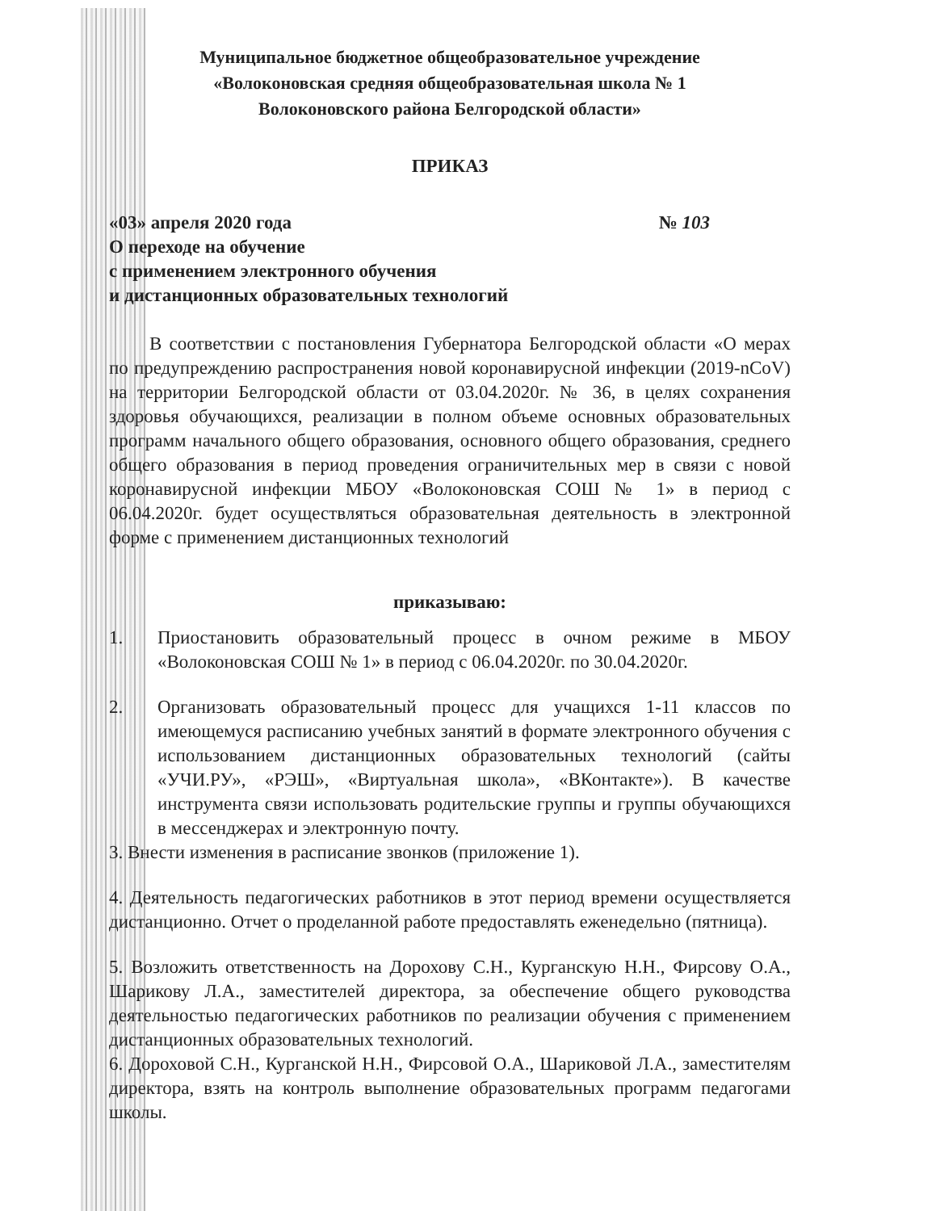Муниципальное бюджетное общеобразовательное учреждение
«Волоконовская средняя общеобразовательная школа № 1
Волоконовского района Белгородской области»
ПРИКАЗ
«03» апреля 2020 года № 103
О переходе на обучение
с применением электронного обучения
и дистанционных образовательных технологий
В соответствии с постановления Губернатора Белгородской области «О мерах по предупреждению распространения новой коронавирусной инфекции (2019-nCoV) на территории Белгородской области от 03.04.2020г. № 36, в целях сохранения здоровья обучающихся, реализации в полном объеме основных образовательных программ начального общего образования, основного общего образования, среднего общего образования в период проведения ограничительных мер в связи с новой коронавирусной инфекции МБОУ «Волоконовская СОШ № 1» в период с 06.04.2020г. будет осуществляться образовательная деятельность в электронной форме с применением дистанционных технологий
приказываю:
1. Приостановить образовательный процесс в очном режиме в МБОУ «Волоконовская СОШ № 1» в период с 06.04.2020г. по 30.04.2020г.
2. Организовать образовательный процесс для учащихся 1-11 классов по имеющемуся расписанию учебных занятий в формате электронного обучения с использованием дистанционных образовательных технологий (сайты «УЧИ.РУ», «РЭШ», «Виртуальная школа», «ВКонтакте»). В качестве инструмента связи использовать родительские группы и группы обучающихся в мессенджерах и электронную почту.
3. Внести изменения в расписание звонков (приложение 1).
4. Деятельность педагогических работников в этот период времени осуществляется дистанционно. Отчет о проделанной работе предоставлять еженедельно (пятница).
5. Возложить ответственность на Дорохову С.Н., Курганскую Н.Н., Фирсову О.А., Шарикову Л.А., заместителей директора, за обеспечение общего руководства деятельностью педагогических работников по реализации обучения с применением дистанционных образовательных технологий.
6. Дороховой С.Н., Курганской Н.Н., Фирсовой О.А., Шариковой Л.А., заместителям директора, взять на контроль выполнение образовательных программ педагогами школы.